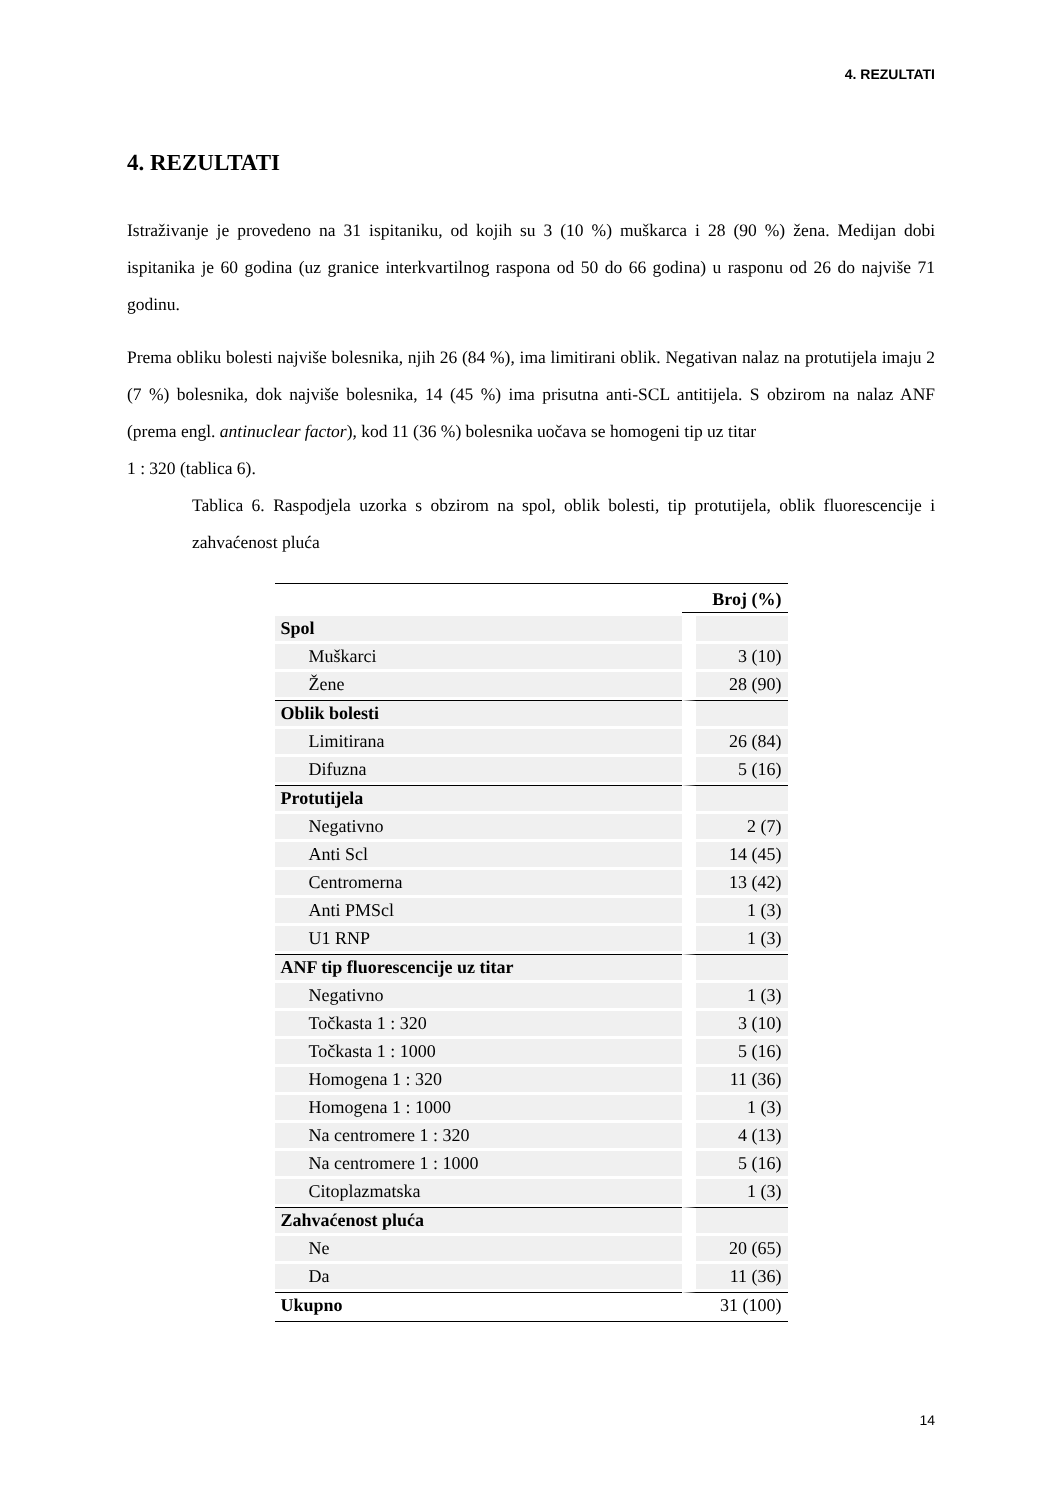4. REZULTATI
4. REZULTATI
Istraživanje je provedeno na 31 ispitaniku, od kojih su 3 (10 %) muškarca i 28 (90 %) žena. Medijan dobi ispitanika je 60 godina (uz granice interkvartilnog raspona od 50 do 66 godina) u rasponu od 26 do najviše 71 godinu.
Prema obliku bolesti najviše bolesnika, njih 26 (84 %), ima limitirani oblik. Negativan nalaz na protutijela imaju 2 (7 %) bolesnika, dok najviše bolesnika, 14 (45 %) ima prisutna anti-SCL antitijela. S obzirom na nalaz ANF (prema engl. antinuclear factor), kod 11 (36 %) bolesnika uočava se homogeni tip uz titar
1 : 320 (tablica 6).
Tablica 6. Raspodjela uzorka s obzirom na spol, oblik bolesti, tip protutijela, oblik fluorescencije i zahvaćenost pluća
| | Broj (%) |
| --- | --- |
| Spol | |
| Muškarci | 3 (10) |
| Žene | 28 (90) |
| Oblik bolesti | |
| Limitirana | 26 (84) |
| Difuzna | 5 (16) |
| Protutijela | |
| Negativno | 2 (7) |
| Anti Scl | 14 (45) |
| Centromerna | 13 (42) |
| Anti PMScl | 1 (3) |
| U1 RNP | 1 (3) |
| ANF tip fluorescencije uz titar | |
| Negativno | 1 (3) |
| Točkasta 1 : 320 | 3 (10) |
| Točkasta 1 : 1000 | 5 (16) |
| Homogena 1 : 320 | 11 (36) |
| Homogena 1 : 1000 | 1 (3) |
| Na centromere 1 : 320 | 4 (13) |
| Na centromere 1 : 1000 | 5 (16) |
| Citoplazmatska | 1 (3) |
| Zahvaćenost pluća | |
| Ne | 20 (65) |
| Da | 11 (36) |
| Ukupno | 31 (100) |
14